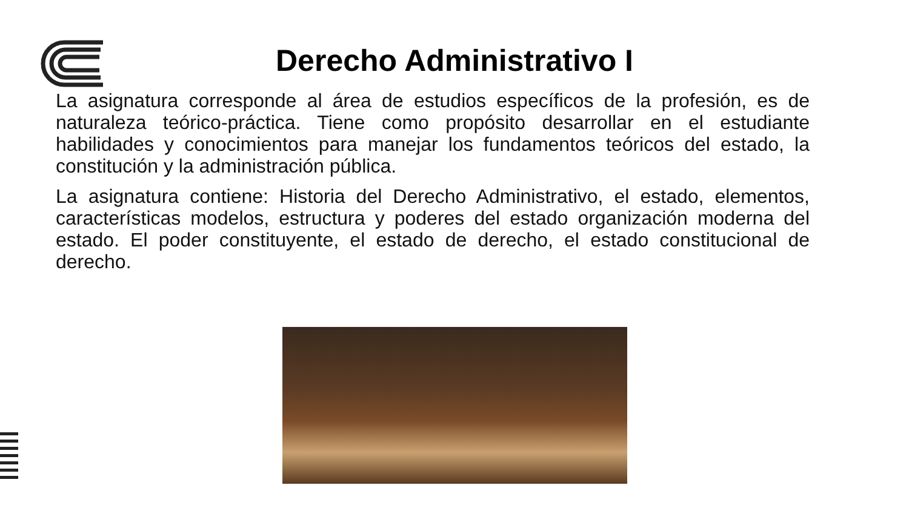Derecho Administrativo I
La asignatura corresponde al área de estudios específicos de la profesión, es de naturaleza teórico-práctica. Tiene como propósito desarrollar en el estudiante habilidades y conocimientos para manejar los fundamentos teóricos del estado, la constitución y la administración pública.
La asignatura contiene: Historia del Derecho Administrativo, el estado, elementos, características modelos, estructura y poderes del estado organización moderna del estado. El poder constituyente, el estado de derecho, el estado constitucional de derecho.